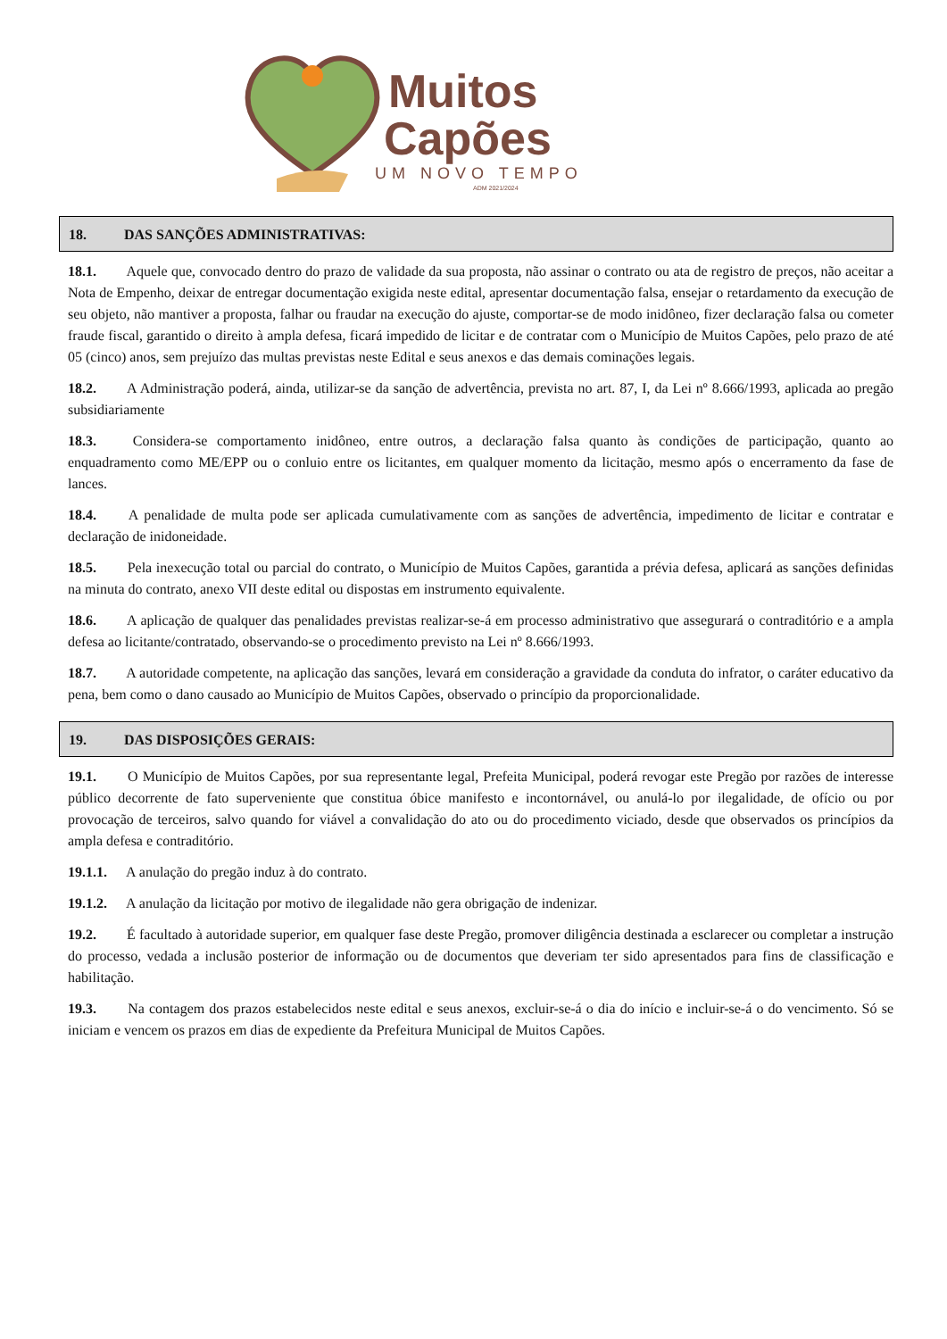Muitos
Capões
UM NOVO TEMPO
ADM 2021/2024
18. DAS SANÇÕES ADMINISTRATIVAS:
18.1. Aquele que, convocado dentro do prazo de validade da sua proposta, não assinar o contrato ou ata de registro de preços, não aceitar a Nota de Empenho, deixar de entregar documentação exigida neste edital, apresentar documentação falsa, ensejar o retardamento da execução de seu objeto, não mantiver a proposta, falhar ou fraudar na execução do ajuste, comportar-se de modo inidôneo, fizer declaração falsa ou cometer fraude fiscal, garantido o direito à ampla defesa, ficará impedido de licitar e de contratar com o Município de Muitos Capões, pelo prazo de até 05 (cinco) anos, sem prejuízo das multas previstas neste Edital e seus anexos e das demais cominações legais.
18.2. A Administração poderá, ainda, utilizar-se da sanção de advertência, prevista no art. 87, I, da Lei nº 8.666/1993, aplicada ao pregão subsidiariamente
18.3. Considera-se comportamento inidôneo, entre outros, a declaração falsa quanto às condições de participação, quanto ao enquadramento como ME/EPP ou o conluio entre os licitantes, em qualquer momento da licitação, mesmo após o encerramento da fase de lances.
18.4. A penalidade de multa pode ser aplicada cumulativamente com as sanções de advertência, impedimento de licitar e contratar e declaração de inidoneidade.
18.5. Pela inexecução total ou parcial do contrato, o Município de Muitos Capões, garantida a prévia defesa, aplicará as sanções definidas na minuta do contrato, anexo VII deste edital ou dispostas em instrumento equivalente.
18.6. A aplicação de qualquer das penalidades previstas realizar-se-á em processo administrativo que assegurará o contraditório e a ampla defesa ao licitante/contratado, observando-se o procedimento previsto na Lei nº 8.666/1993.
18.7. A autoridade competente, na aplicação das sanções, levará em consideração a gravidade da conduta do infrator, o caráter educativo da pena, bem como o dano causado ao Município de Muitos Capões, observado o princípio da proporcionalidade.
19. DAS DISPOSIÇÕES GERAIS:
19.1. O Município de Muitos Capões, por sua representante legal, Prefeita Municipal, poderá revogar este Pregão por razões de interesse público decorrente de fato superveniente que constitua óbice manifesto e incontornável, ou anulá-lo por ilegalidade, de ofício ou por provocação de terceiros, salvo quando for viável a convalidação do ato ou do procedimento viciado, desde que observados os princípios da ampla defesa e contraditório.
19.1.1. A anulação do pregão induz à do contrato.
19.1.2. A anulação da licitação por motivo de ilegalidade não gera obrigação de indenizar.
19.2. É facultado à autoridade superior, em qualquer fase deste Pregão, promover diligência destinada a esclarecer ou completar a instrução do processo, vedada a inclusão posterior de informação ou de documentos que deveriam ter sido apresentados para fins de classificação e habilitação.
19.3. Na contagem dos prazos estabelecidos neste edital e seus anexos, excluir-se-á o dia do início e incluir-se-á o do vencimento. Só se iniciam e vencem os prazos em dias de expediente da Prefeitura Municipal de Muitos Capões.